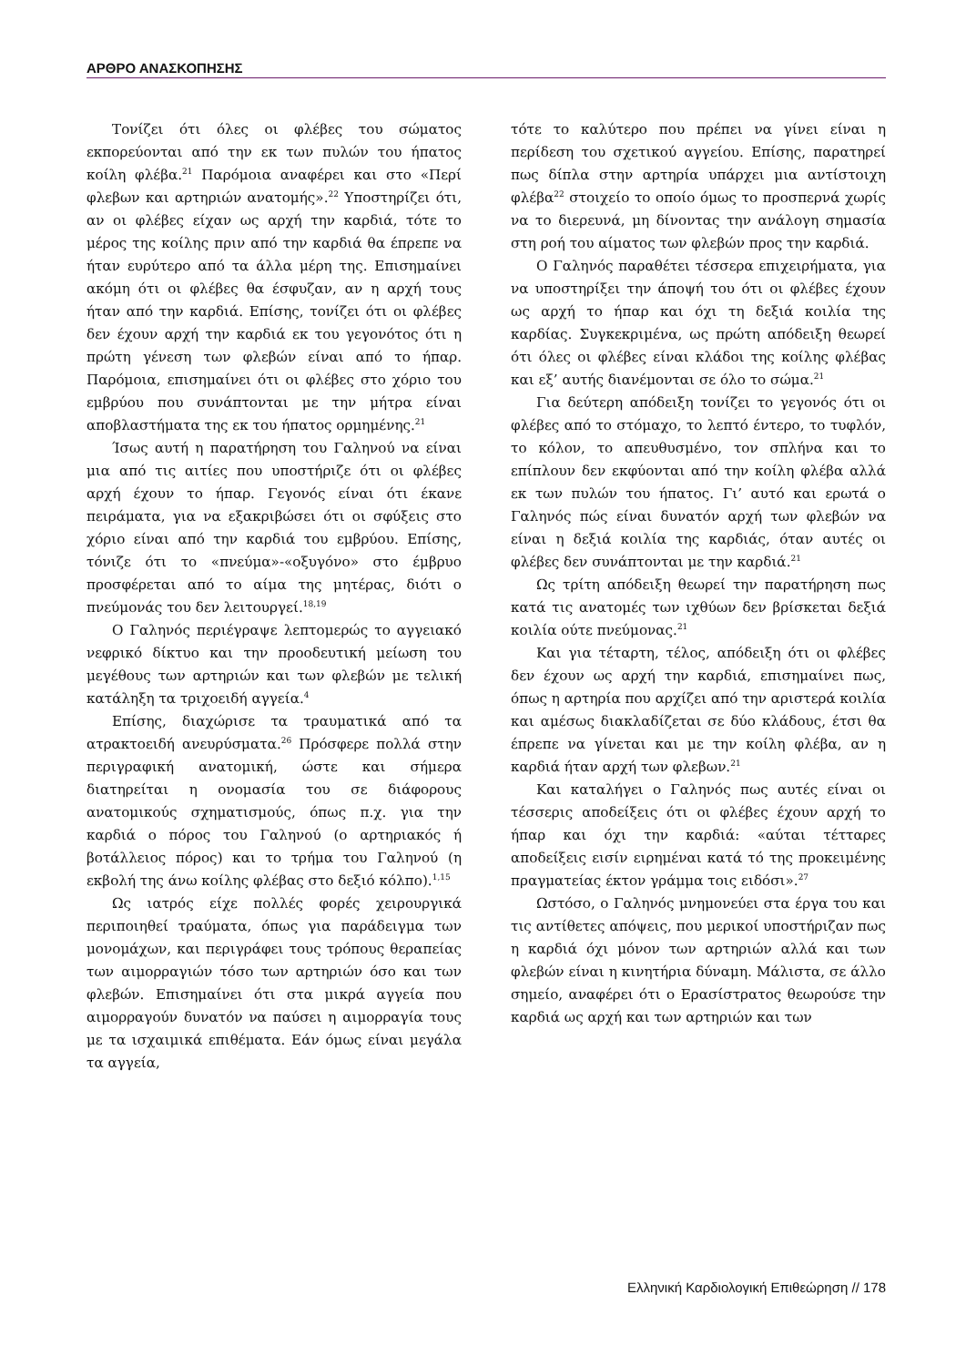ΑΡΘΡΟ ΑΝΑΣΚΟΠΗΣΗΣ
Τονίζει ότι όλες οι φλέβες του σώματος εκπορεύονται από την εκ των πυλών του ήπατος κοίλη φλέβα.<sup>21</sup> Παρόμοια αναφέρει και στο «Περί φλεβων και αρτηριών ανατομής».<sup>22</sup> Υποστηρίζει ότι, αν οι φλέβες είχαν ως αρχή την καρδιά, τότε το μέρος της κοίλης πριν από την καρδιά θα έπρεπε να ήταν ευρύτερο από τα άλλα μέρη της. Επισημαίνει ακόμη ότι οι φλέβες θα έσφυζαν, αν η αρχή τους ήταν από την καρδιά. Επίσης, τονίζει ότι οι φλέβες δεν έχουν αρχή την καρδιά εκ του γεγονότος ότι η πρώτη γένεση των φλεβών είναι από το ήπαρ. Παρόμοια, επισημαίνει ότι οι φλέβες στο χόριο του εμβρύου που συνάπτονται με την μήτρα είναι αποβλαστήματα της εκ του ήπατος ορμημένης.<sup>21</sup>
Ίσως αυτή η παρατήρηση του Γαληνού να είναι μια από τις αιτίες που υποστήριζε ότι οι φλέβες αρχή έχουν το ήπαρ. Γεγονός είναι ότι έκανε πειράματα, για να εξακριβώσει ότι οι σφύξεις στο χόριο είναι από την καρδιά του εμβρύου. Επίσης, τόνιζε ότι το «πνεύμα»-«οξυγόνο» στο έμβρυο προσφέρεται από το αίμα της μητέρας, διότι ο πνεύμονάς του δεν λειτουργεί.<sup>18,19</sup>
Ο Γαληνός περιέγραψε λεπτομερώς το αγγειακό νεφρικό δίκτυο και την προοδευτική μείωση του μεγέθους των αρτηριών και των φλεβών με τελική κατάληξη τα τριχοειδή αγγεία.<sup>4</sup>
Επίσης, διαχώρισε τα τραυματικά από τα ατρακτοειδή ανευρύσματα.<sup>26</sup> Πρόσφερε πολλά στην περιγραφική ανατομική, ώστε και σήμερα διατηρείται η ονομασία του σε διάφορους ανατομικούς σχηματισμούς, όπως π.χ. για την καρδιά ο πόρος του Γαληνού (ο αρτηριακός ή βοτάλλειος πόρος) και το τρήμα του Γαληνού (η εκβολή της άνω κοίλης φλέβας στο δεξιό κόλπο).<sup>1,15</sup>
Ως ιατρός είχε πολλές φορές χειρουργικά περιποιηθεί τραύματα, όπως για παράδειγμα των μονομάχων, και περιγράφει τους τρόπους θεραπείας των αιμορραγιών τόσο των αρτηριών όσο και των φλεβών. Επισημαίνει ότι στα μικρά αγγεία που αιμορραγούν δυνατόν να παύσει η αιμορραγία τους με τα ισχαιμικά επιθέματα. Εάν όμως είναι μεγάλα τα αγγεία,
τότε το καλύτερο που πρέπει να γίνει είναι η περίδεση του σχετικού αγγείου. Επίσης, παρατηρεί πως δίπλα στην αρτηρία υπάρχει μια αντίστοιχη φλέβα<sup>22</sup> στοιχείο το οποίο όμως το προσπερνά χωρίς να το διερευνά, μη δίνοντας την ανάλογη σημασία στη ροή του αίματος των φλεβών προς την καρδιά.
Ο Γαληνός παραθέτει τέσσερα επιχειρήματα, για να υποστηρίξει την άποψή του ότι οι φλέβες έχουν ως αρχή το ήπαρ και όχι τη δεξιά κοιλία της καρδίας. Συγκεκριμένα, ως πρώτη απόδειξη θεωρεί ότι όλες οι φλέβες είναι κλάδοι της κοίλης φλέβας και εξ’ αυτής διανέμονται σε όλο το σώμα.<sup>21</sup>
Για δεύτερη απόδειξη τονίζει το γεγονός ότι οι φλέβες από το στόμαχο, το λεπτό έντερο, το τυφλόν, το κόλον, το απευθυσμένο, τον σπλήνα και το επίπλουν δεν εκφύονται από την κοίλη φλέβα αλλά εκ των πυλών του ήπατος. Γι’ αυτό και ερωτά ο Γαληνός πώς είναι δυνατόν αρχή των φλεβών να είναι η δεξιά κοιλία της καρδιάς, όταν αυτές οι φλέβες δεν συνάπτονται με την καρδιά.<sup>21</sup>
Ως τρίτη απόδειξη θεωρεί την παρατήρηση πως κατά τις ανατομές των ιχθύων δεν βρίσκεται δεξιά κοιλία ούτε πνεύμονας.<sup>21</sup>
Και για τέταρτη, τέλος, απόδειξη ότι οι φλέβες δεν έχουν ως αρχή την καρδιά, επισημαίνει πως, όπως η αρτηρία που αρχίζει από την αριστερά κοιλία και αμέσως διακλαδίζεται σε δύο κλάδους, έτσι θα έπρεπε να γίνεται και με την κοίλη φλέβα, αν η καρδιά ήταν αρχή των φλεβων.<sup>21</sup>
Και καταλήγει ο Γαληνός πως αυτές είναι οι τέσσερις αποδείξεις ότι οι φλέβες έχουν αρχή το ήπαρ και όχι την καρδιά: «αύται τέτταρες αποδείξεις εισίν ειρημέναι κατά τό της προκειμένης πραγματείας έκτον γράμμα τοις ειδόσι».<sup>27</sup>
Ωστόσο, ο Γαληνός μνημονεύει στα έργα του και τις αντίθετες απόψεις, που μερικοί υποστήριζαν πως η καρδιά όχι μόνον των αρτηριών αλλά και των φλεβών είναι η κινητήρια δύναμη. Μάλιστα, σε άλλο σημείο, αναφέρει ότι ο Ερασίστρατος θεωρούσε την καρδιά ως αρχή και των αρτηριών και των
Ελληνική Καρδιολογική Επιθεώρηση // 178